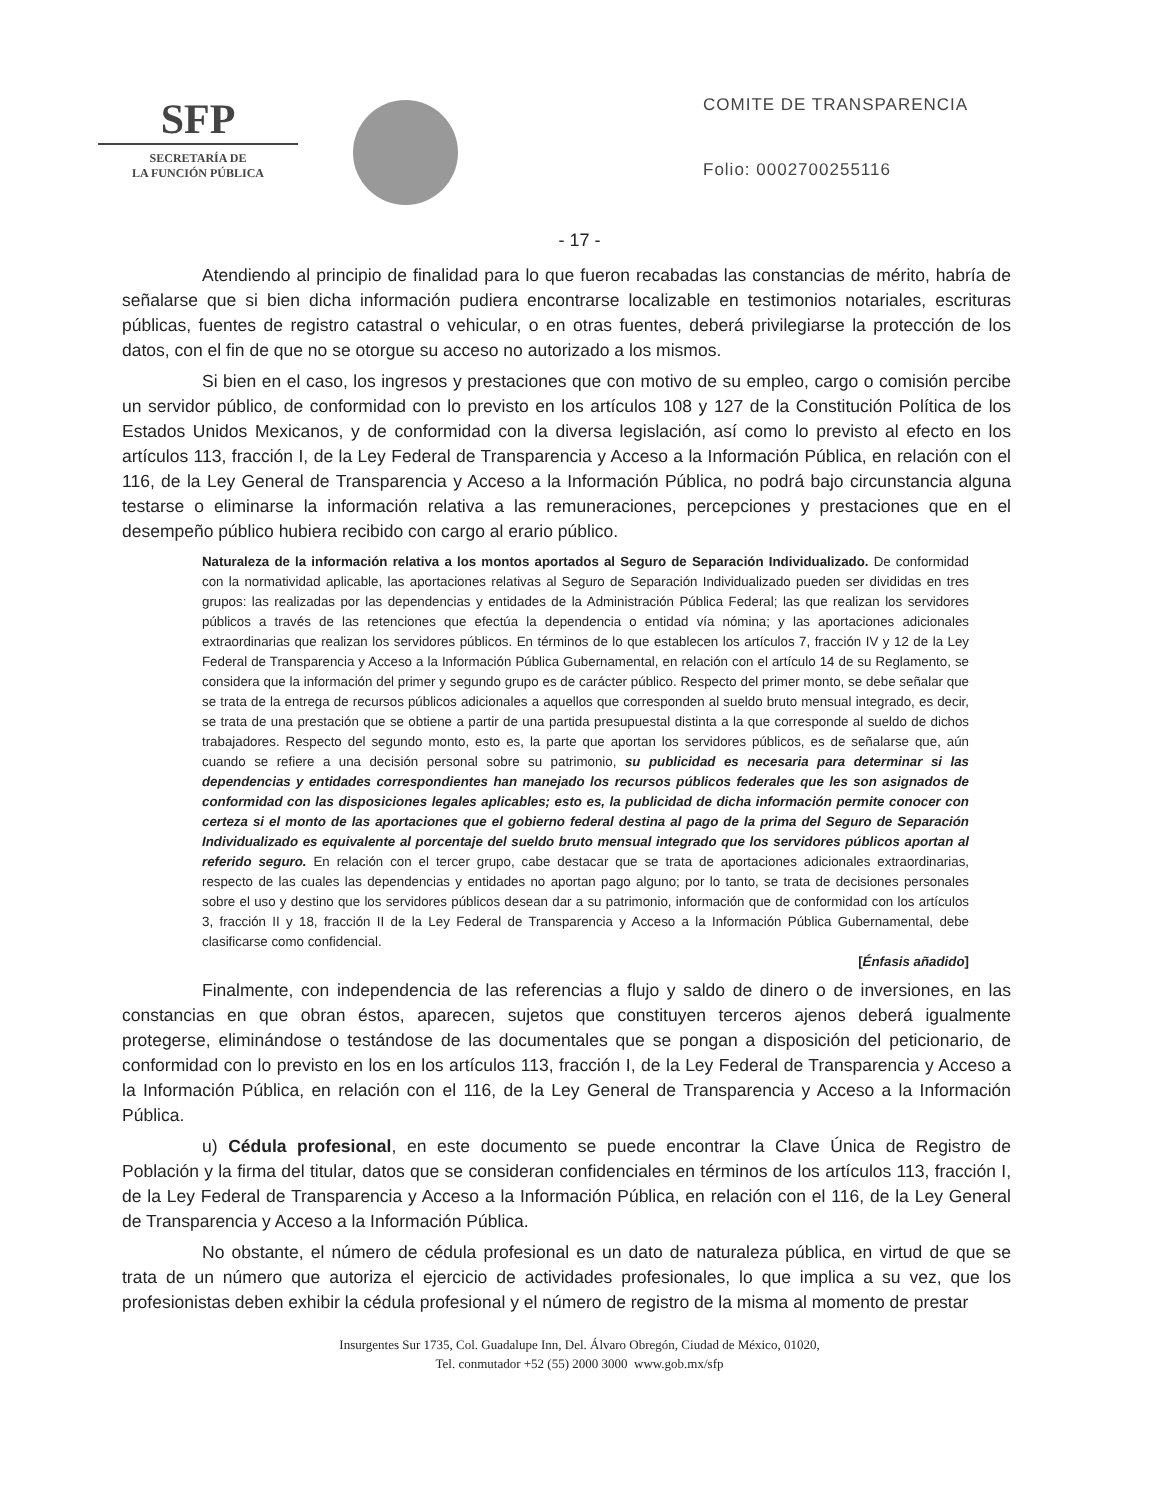SFP
SECRETARÍA DE
LA FUNCIÓN PÚBLICA
COMITE DE TRANSPARENCIA
Folio: 0002700255116
- 17 -
Atendiendo al principio de finalidad para lo que fueron recabadas las constancias de mérito, habría de señalarse que si bien dicha información pudiera encontrarse localizable en testimonios notariales, escrituras públicas, fuentes de registro catastral o vehicular, o en otras fuentes, deberá privilegiarse la protección de los datos, con el fin de que no se otorgue su acceso no autorizado a los mismos.
Si bien en el caso, los ingresos y prestaciones que con motivo de su empleo, cargo o comisión percibe un servidor público, de conformidad con lo previsto en los artículos 108 y 127 de la Constitución Política de los Estados Unidos Mexicanos, y de conformidad con la diversa legislación, así como lo previsto al efecto en los artículos 113, fracción I, de la Ley Federal de Transparencia y Acceso a la Información Pública, en relación con el 116, de la Ley General de Transparencia y Acceso a la Información Pública, no podrá bajo circunstancia alguna testarse o eliminarse la información relativa a las remuneraciones, percepciones y prestaciones que en el desempeño público hubiera recibido con cargo al erario público.
Naturaleza de la información relativa a los montos aportados al Seguro de Separación Individualizado. De conformidad con la normatividad aplicable, las aportaciones relativas al Seguro de Separación Individualizado pueden ser divididas en tres grupos: las realizadas por las dependencias y entidades de la Administración Pública Federal; las que realizan los servidores públicos a través de las retenciones que efectúa la dependencia o entidad vía nómina; y las aportaciones adicionales extraordinarias que realizan los servidores públicos. En términos de lo que establecen los artículos 7, fracción IV y 12 de la Ley Federal de Transparencia y Acceso a la Información Pública Gubernamental, en relación con el artículo 14 de su Reglamento, se considera que la información del primer y segundo grupo es de carácter público. Respecto del primer monto, se debe señalar que se trata de la entrega de recursos públicos adicionales a aquellos que corresponden al sueldo bruto mensual integrado, es decir, se trata de una prestación que se obtiene a partir de una partida presupuestal distinta a la que corresponde al sueldo de dichos trabajadores. Respecto del segundo monto, esto es, la parte que aportan los servidores públicos, es de señalarse que, aún cuando se refiere a una decisión personal sobre su patrimonio, su publicidad es necesaria para determinar si las dependencias y entidades correspondientes han manejado los recursos públicos federales que les son asignados de conformidad con las disposiciones legales aplicables; esto es, la publicidad de dicha información permite conocer con certeza si el monto de las aportaciones que el gobierno federal destina al pago de la prima del Seguro de Separación Individualizado es equivalente al porcentaje del sueldo bruto mensual integrado que los servidores públicos aportan al referido seguro. En relación con el tercer grupo, cabe destacar que se trata de aportaciones adicionales extraordinarias, respecto de las cuales las dependencias y entidades no aportan pago alguno; por lo tanto, se trata de decisiones personales sobre el uso y destino que los servidores públicos desean dar a su patrimonio, información que de conformidad con los artículos 3, fracción II y 18, fracción II de la Ley Federal de Transparencia y Acceso a la Información Pública Gubernamental, debe clasificarse como confidencial.
[Énfasis añadido]
Finalmente, con independencia de las referencias a flujo y saldo de dinero o de inversiones, en las constancias en que obran éstos, aparecen, sujetos que constituyen terceros ajenos deberá igualmente protegerse, eliminándose o testándose de las documentales que se pongan a disposición del peticionario, de conformidad con lo previsto en los en los artículos 113, fracción I, de la Ley Federal de Transparencia y Acceso a la Información Pública, en relación con el 116, de la Ley General de Transparencia y Acceso a la Información Pública.
u) Cédula profesional, en este documento se puede encontrar la Clave Única de Registro de Población y la firma del titular, datos que se consideran confidenciales en términos de los artículos 113, fracción I, de la Ley Federal de Transparencia y Acceso a la Información Pública, en relación con el 116, de la Ley General de Transparencia y Acceso a la Información Pública.
No obstante, el número de cédula profesional es un dato de naturaleza pública, en virtud de que se trata de un número que autoriza el ejercicio de actividades profesionales, lo que implica a su vez, que los profesionistas deben exhibir la cédula profesional y el número de registro de la misma al momento de prestar
Insurgentes Sur 1735, Col. Guadalupe Inn, Del. Álvaro Obregón, Ciudad de México, 01020,
Tel. conmutador +52 (55) 2000 3000 www.gob.mx/sfp